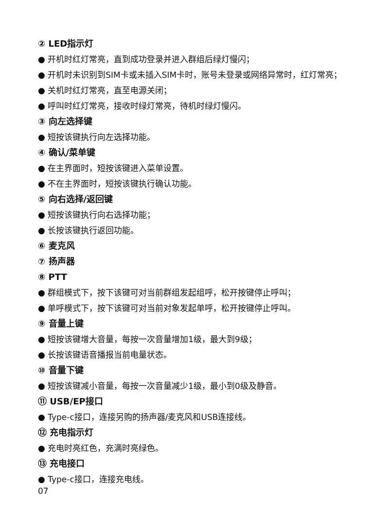② LED指示灯
● 开机时红灯常亮，直到成功登录并进入群组后绿灯慢闪；
● 开机时未识别到SIM卡或未插入SIM卡时，账号未登录或网络异常时，红灯常亮；
● 关机时红灯常亮，直至电源关闭；
● 呼叫时红灯常亮，接收时绿灯常亮，待机时绿灯慢闪。
③ 向左选择键
● 短按该键执行向左选择功能。
④ 确认/菜单键
● 在主界面时，短按该键进入菜单设置。
● 不在主界面时，短按该键执行确认功能。
⑤ 向右选择/返回键
● 短按该键执行向右选择功能；
● 长按该键执行返回功能。
⑥ 麦克风
⑦ 扬声器
⑧ PTT
● 群组模式下，按下该键可对当前群组发起组呼，松开按键停止呼叫；
● 单呼模式下，按下该键可对当前对象发起单呼，松开按键停止呼叫。
⑨ 音量上键
● 短按该键增大音量，每按一次音量增加1级，最大到9级；
● 长按该键语音播报当前电量状态。
⑩ 音量下键
● 短按该键减小音量，每按一次音量减少1级，最小到0级及静音。
⑪ USB/EP接口
● Type-c接口，连接另购的扬声器/麦克风和USB连接线。
⑫ 充电指示灯
● 充电时亮红色，充满时亮绿色。
⑬ 充电接口
● Type-c接口，连接充电线。
07